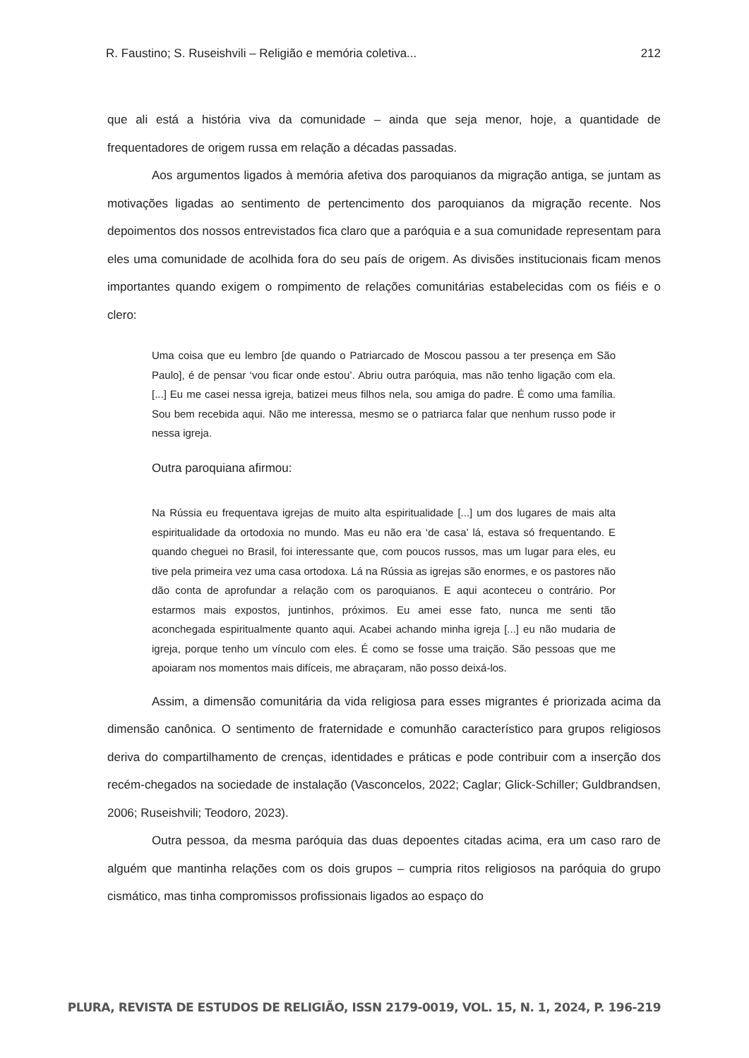R. Faustino; S. Ruseishvili – Religião e memória coletiva... 212
que ali está a história viva da comunidade – ainda que seja menor, hoje, a quantidade de frequentadores de origem russa em relação a décadas passadas.
Aos argumentos ligados à memória afetiva dos paroquianos da migração antiga, se juntam as motivações ligadas ao sentimento de pertencimento dos paroquianos da migração recente. Nos depoimentos dos nossos entrevistados fica claro que a paróquia e a sua comunidade representam para eles uma comunidade de acolhida fora do seu país de origem. As divisões institucionais ficam menos importantes quando exigem o rompimento de relações comunitárias estabelecidas com os fiéis e o clero:
Uma coisa que eu lembro [de quando o Patriarcado de Moscou passou a ter presença em São Paulo], é de pensar ‘vou ficar onde estou’. Abriu outra paróquia, mas não tenho ligação com ela. [...] Eu me casei nessa igreja, batizei meus filhos nela, sou amiga do padre. É como uma família. Sou bem recebida aqui. Não me interessa, mesmo se o patriarca falar que nenhum russo pode ir nessa igreja.
Outra paroquiana afirmou:
Na Rússia eu frequentava igrejas de muito alta espiritualidade [...] um dos lugares de mais alta espiritualidade da ortodoxia no mundo. Mas eu não era ‘de casa’ lá, estava só frequentando. E quando cheguei no Brasil, foi interessante que, com poucos russos, mas um lugar para eles, eu tive pela primeira vez uma casa ortodoxa. Lá na Rússia as igrejas são enormes, e os pastores não dão conta de aprofundar a relação com os paroquianos. E aqui aconteceu o contrário. Por estarmos mais expostos, juntinhos, próximos. Eu amei esse fato, nunca me senti tão aconchegada espiritualmente quanto aqui. Acabei achando minha igreja [...] eu não mudaria de igreja, porque tenho um vínculo com eles. É como se fosse uma traição. São pessoas que me apoiaram nos momentos mais difíceis, me abraçaram, não posso deixá-los.
Assim, a dimensão comunitária da vida religiosa para esses migrantes é priorizada acima da dimensão canônica. O sentimento de fraternidade e comunhão característico para grupos religiosos deriva do compartilhamento de crenças, identidades e práticas e pode contribuir com a inserção dos recém-chegados na sociedade de instalação (Vasconcelos, 2022; Caglar; Glick-Schiller; Guldbrandsen, 2006; Ruseishvili; Teodoro, 2023).
Outra pessoa, da mesma paróquia das duas depoentes citadas acima, era um caso raro de alguém que mantinha relações com os dois grupos – cumpria ritos religiosos na paróquia do grupo cismático, mas tinha compromissos profissionais ligados ao espaço do
PLURA, REVISTA DE ESTUDOS DE RELIGIÃO, ISSN 2179-0019, VOL. 15, N. 1, 2024, P. 196-219